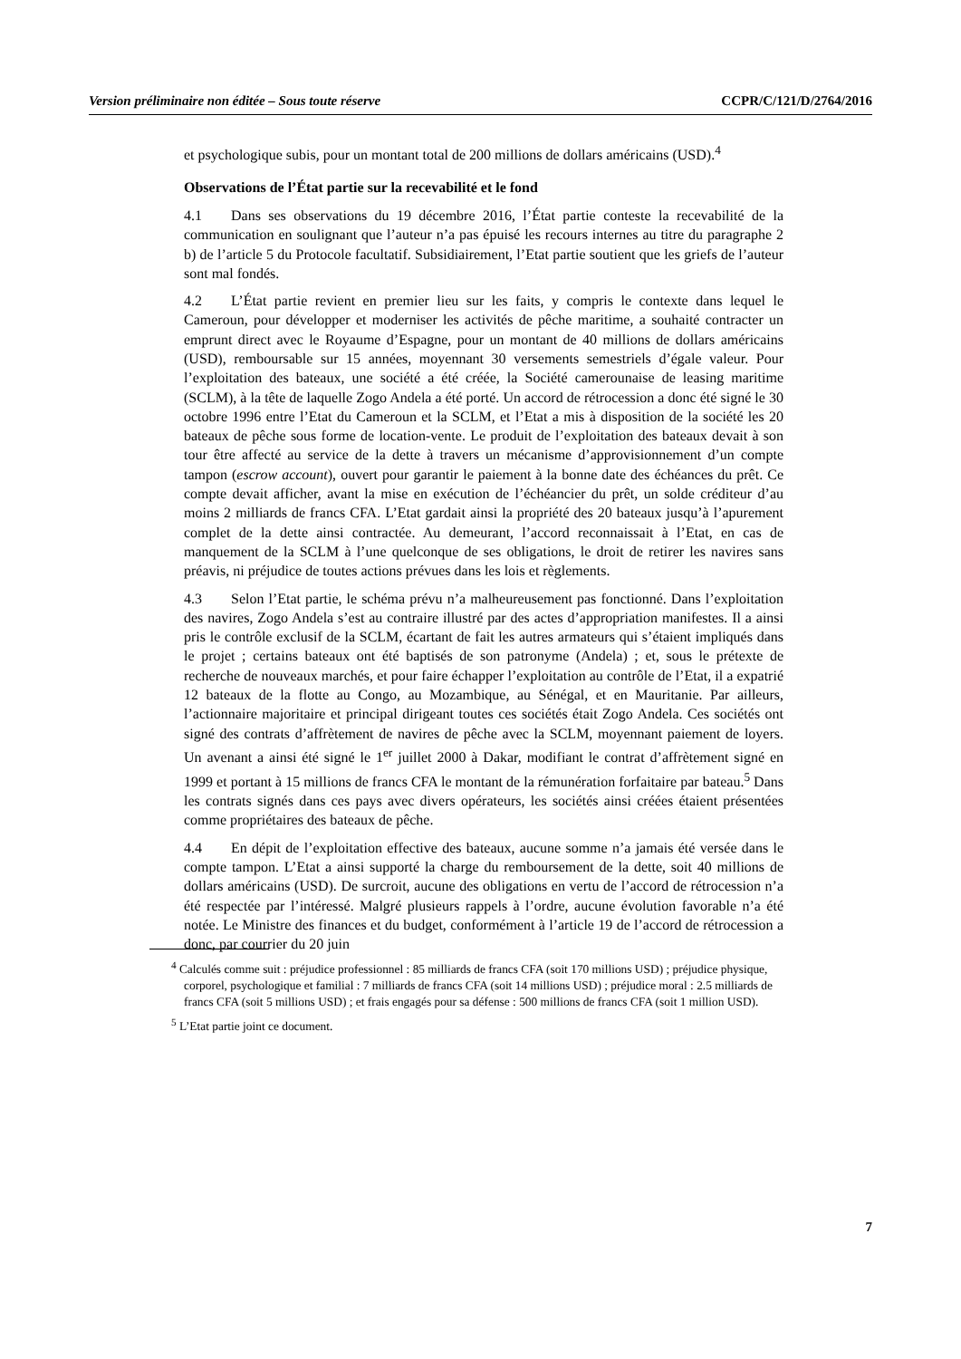Version préliminaire non éditée – Sous toute réserve CCPR/C/121/D/2764/2016
et psychologique subis, pour un montant total de 200 millions de dollars américains (USD).<sup>4</sup>
Observations de l’État partie sur la recevabilité et le fond
4.1 Dans ses observations du 19 décembre 2016, l’État partie conteste la recevabilité de la communication en soulignant que l’auteur n’a pas épuisé les recours internes au titre du paragraphe 2 b) de l’article 5 du Protocole facultatif. Subsidiairement, l’Etat partie soutient que les griefs de l’auteur sont mal fondés.
4.2 L’État partie revient en premier lieu sur les faits, y compris le contexte dans lequel le Cameroun, pour développer et moderniser les activités de pêche maritime, a souhaité contracter un emprunt direct avec le Royaume d’Espagne, pour un montant de 40 millions de dollars américains (USD), remboursable sur 15 années, moyennant 30 versements semestriels d’égale valeur. Pour l’exploitation des bateaux, une société a été créée, la Société camerounaise de leasing maritime (SCLM), à la tête de laquelle Zogo Andela a été porté. Un accord de rétrocession a donc été signé le 30 octobre 1996 entre l’Etat du Cameroun et la SCLM, et l’Etat a mis à disposition de la société les 20 bateaux de pêche sous forme de location-vente. Le produit de l’exploitation des bateaux devait à son tour être affecté au service de la dette à travers un mécanisme d’approvisionnement d’un compte tampon (escrow account), ouvert pour garantir le paiement à la bonne date des échéances du prêt. Ce compte devait afficher, avant la mise en exécution de l’échéancier du prêt, un solde créditeur d’au moins 2 milliards de francs CFA. L’Etat gardait ainsi la propriété des 20 bateaux jusqu’à l’apurement complet de la dette ainsi contractée. Au demeurant, l’accord reconnaissait à l’Etat, en cas de manquement de la SCLM à l’une quelconque de ses obligations, le droit de retirer les navires sans préavis, ni préjudice de toutes actions prévues dans les lois et règlements.
4.3 Selon l’Etat partie, le schéma prévu n’a malheureusement pas fonctionné. Dans l’exploitation des navires, Zogo Andela s’est au contraire illustré par des actes d’appropriation manifestes. Il a ainsi pris le contrôle exclusif de la SCLM, écartant de fait les autres armateurs qui s’étaient impliqués dans le projet ; certains bateaux ont été baptisés de son patronyme (Andela) ; et, sous le prétexte de recherche de nouveaux marchés, et pour faire échapper l’exploitation au contrôle de l’Etat, il a expatrié 12 bateaux de la flotte au Congo, au Mozambique, au Sénégal, et en Mauritanie. Par ailleurs, l’actionnaire majoritaire et principal dirigeant toutes ces sociétés était Zogo Andela. Ces sociétés ont signé des contrats d’affrètement de navires de pêche avec la SCLM, moyennant paiement de loyers. Un avenant a ainsi été signé le 1<sup>er</sup> juillet 2000 à Dakar, modifiant le contrat d’affrètement signé en 1999 et portant à 15 millions de francs CFA le montant de la rémunération forfaitaire par bateau.<sup>5</sup> Dans les contrats signés dans ces pays avec divers opérateurs, les sociétés ainsi créées étaient présentées comme propriétaires des bateaux de pêche.
4.4 En dépit de l’exploitation effective des bateaux, aucune somme n’a jamais été versée dans le compte tampon. L’Etat a ainsi supporté la charge du remboursement de la dette, soit 40 millions de dollars américains (USD). De surcroit, aucune des obligations en vertu de l’accord de rétrocession n’a été respectée par l’intéressé. Malgré plusieurs rappels à l’ordre, aucune évolution favorable n’a été notée. Le Ministre des finances et du budget, conformément à l’article 19 de l’accord de rétrocession a donc, par courrier du 20 juin
<sup>4</sup> Calculés comme suit : préjudice professionnel : 85 milliards de francs CFA (soit 170 millions USD) ; préjudice physique, corporel, psychologique et familial : 7 milliards de francs CFA (soit 14 millions USD) ; préjudice moral : 2.5 milliards de francs CFA (soit 5 millions USD) ; et frais engagés pour sa défense : 500 millions de francs CFA (soit 1 million USD).
<sup>5</sup> L’Etat partie joint ce document.
7